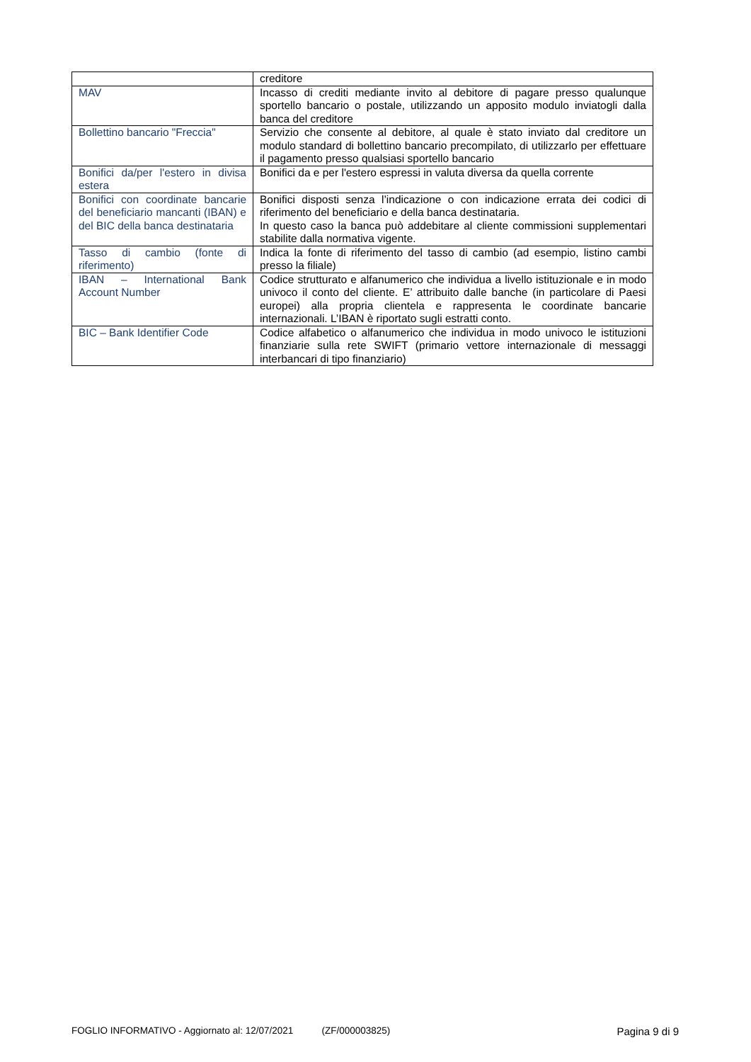| | creditore |
| MAV | Incasso di crediti mediante invito al debitore di pagare presso qualunque sportello bancario o postale, utilizzando un apposito modulo inviatogli dalla banca del creditore |
| Bollettino bancario "Freccia" | Servizio che consente al debitore, al quale è stato inviato dal creditore un modulo standard di bollettino bancario precompilato, di utilizzarlo per effettuare il pagamento presso qualsiasi sportello bancario |
| Bonifici da/per l'estero in divisa estera | Bonifici da e per l'estero espressi in valuta diversa da quella corrente |
| Bonifici con coordinate bancarie del beneficiario mancanti (IBAN) e del BIC della banca destinataria | Bonifici disposti senza l’indicazione o con indicazione errata dei codici di riferimento del beneficiario e della banca destinataria. In questo caso la banca può addebitare al cliente commissioni supplementari stabilite dalla normativa vigente. |
| Tasso di cambio (fonte di riferimento) | Indica la fonte di riferimento del tasso di cambio (ad esempio, listino cambi presso la filiale) |
| IBAN – International Bank Account Number | Codice strutturato e alfanumerico che individua a livello istituzionale e in modo univoco il conto del cliente. E’ attribuito dalle banche (in particolare di Paesi europei) alla propria clientela e rappresenta le coordinate bancarie internazionali. L’IBAN è riportato sugli estratti conto. |
| BIC – Bank Identifier Code | Codice alfabetico o alfanumerico che individua in modo univoco le istituzioni finanziarie sulla rete SWIFT (primario vettore internazionale di messaggi interbancari di tipo finanziario) |
FOGLIO INFORMATIVO - Aggiornato al: 12/07/2021 (ZF/000003825) Pagina 9 di 9